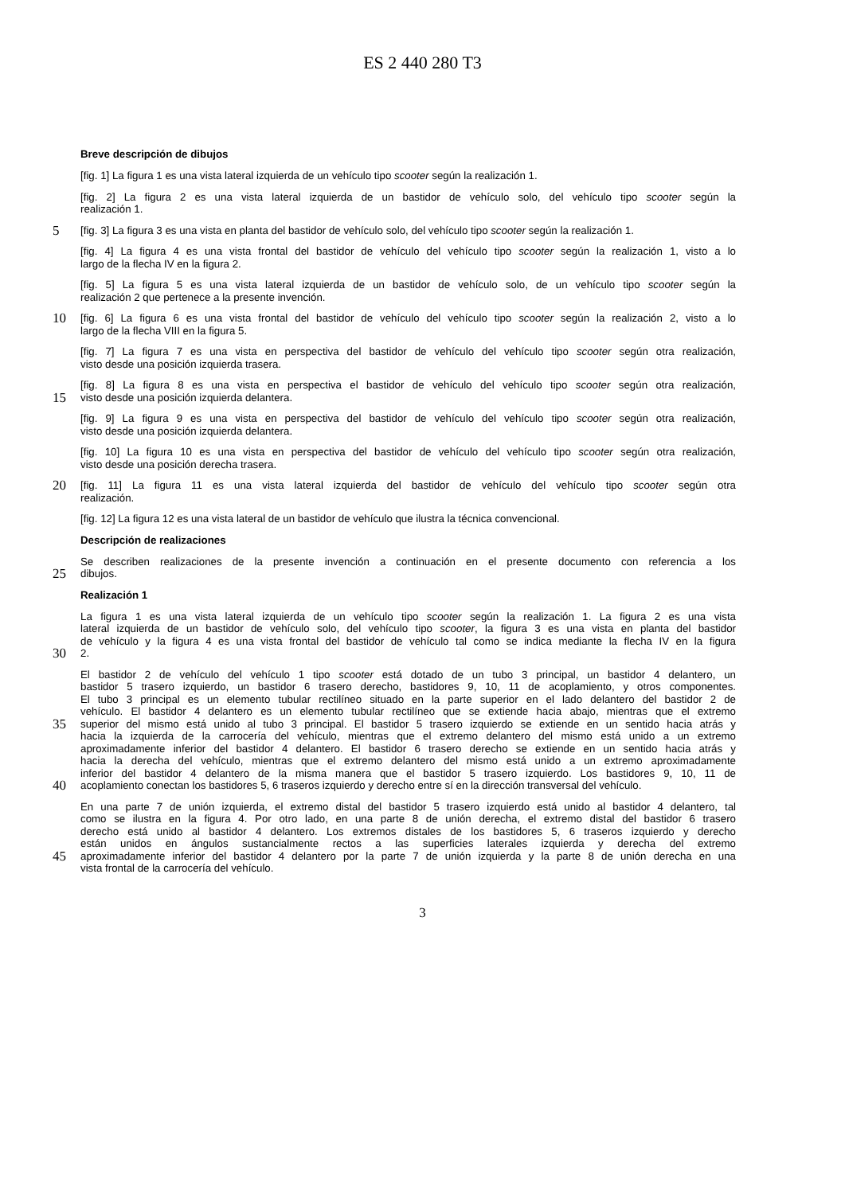ES 2 440 280 T3
Breve descripción de dibujos
[fig. 1] La figura 1 es una vista lateral izquierda de un vehículo tipo scooter según la realización 1.
[fig. 2] La figura 2 es una vista lateral izquierda de un bastidor de vehículo solo, del vehículo tipo scooter según la
realización 1.
5 [fig. 3] La figura 3 es una vista en planta del bastidor de vehículo solo, del vehículo tipo scooter según la realización 1.
[fig. 4] La figura 4 es una vista frontal del bastidor de vehículo del vehículo tipo scooter según la realización 1, visto a lo
largo de la flecha IV en la figura 2.
[fig. 5] La figura 5 es una vista lateral izquierda de un bastidor de vehículo solo, de un vehículo tipo scooter según la
realización 2 que pertenece a la presente invención.
10 [fig. 6] La figura 6 es una vista frontal del bastidor de vehículo del vehículo tipo scooter según la realización 2, visto a lo
largo de la flecha VIII en la figura 5.
[fig. 7] La figura 7 es una vista en perspectiva del bastidor de vehículo del vehículo tipo scooter según otra realización,
visto desde una posición izquierda trasera.
[fig. 8] La figura 8 es una vista en perspectiva el bastidor de vehículo del vehículo tipo scooter según otra realización,
15 visto desde una posición izquierda delantera.
[fig. 9] La figura 9 es una vista en perspectiva del bastidor de vehículo del vehículo tipo scooter según otra realización,
visto desde una posición izquierda delantera.
[fig. 10] La figura 10 es una vista en perspectiva del bastidor de vehículo del vehículo tipo scooter según otra realización,
visto desde una posición derecha trasera.
20 [fig. 11] La figura 11 es una vista lateral izquierda del bastidor de vehículo del vehículo tipo scooter según otra
realización.
[fig. 12] La figura 12 es una vista lateral de un bastidor de vehículo que ilustra la técnica convencional.
Descripción de realizaciones
Se describen realizaciones de la presente invención a continuación en el presente documento con referencia a los
25 dibujos.
Realización 1
La figura 1 es una vista lateral izquierda de un vehículo tipo scooter según la realización 1. La figura 2 es una vista
lateral izquierda de un bastidor de vehículo solo, del vehículo tipo scooter, la figura 3 es una vista en planta del bastidor
de vehículo y la figura 4 es una vista frontal del bastidor de vehículo tal como se indica mediante la flecha IV en la figura
30 2.
El bastidor 2 de vehículo del vehículo 1 tipo scooter está dotado de un tubo 3 principal, un bastidor 4 delantero, un
bastidor 5 trasero izquierdo, un bastidor 6 trasero derecho, bastidores 9, 10, 11 de acoplamiento, y otros componentes.
El tubo 3 principal es un elemento tubular rectilíneo situado en la parte superior en el lado delantero del bastidor 2 de
vehículo. El bastidor 4 delantero es un elemento tubular rectilíneo que se extiende hacia abajo, mientras que el extremo
35 superior del mismo está unido al tubo 3 principal. El bastidor 5 trasero izquierdo se extiende en un sentido hacia atrás y
hacia la izquierda de la carrocería del vehículo, mientras que el extremo delantero del mismo está unido a un extremo
aproximadamente inferior del bastidor 4 delantero. El bastidor 6 trasero derecho se extiende en un sentido hacia atrás y
hacia la derecha del vehículo, mientras que el extremo delantero del mismo está unido a un extremo aproximadamente
inferior del bastidor 4 delantero de la misma manera que el bastidor 5 trasero izquierdo. Los bastidores 9, 10, 11 de
40 acoplamiento conectan los bastidores 5, 6 traseros izquierdo y derecho entre sí en la dirección transversal del vehículo.
En una parte 7 de unión izquierda, el extremo distal del bastidor 5 trasero izquierdo está unido al bastidor 4 delantero, tal
como se ilustra en la figura 4. Por otro lado, en una parte 8 de unión derecha, el extremo distal del bastidor 6 trasero
derecho está unido al bastidor 4 delantero. Los extremos distales de los bastidores 5, 6 traseros izquierdo y derecho
están unidos en ángulos sustancialmente rectos a las superficies laterales izquierda y derecha del extremo
45 aproximadamente inferior del bastidor 4 delantero por la parte 7 de unión izquierda y la parte 8 de unión derecha en una
vista frontal de la carrocería del vehículo.
3